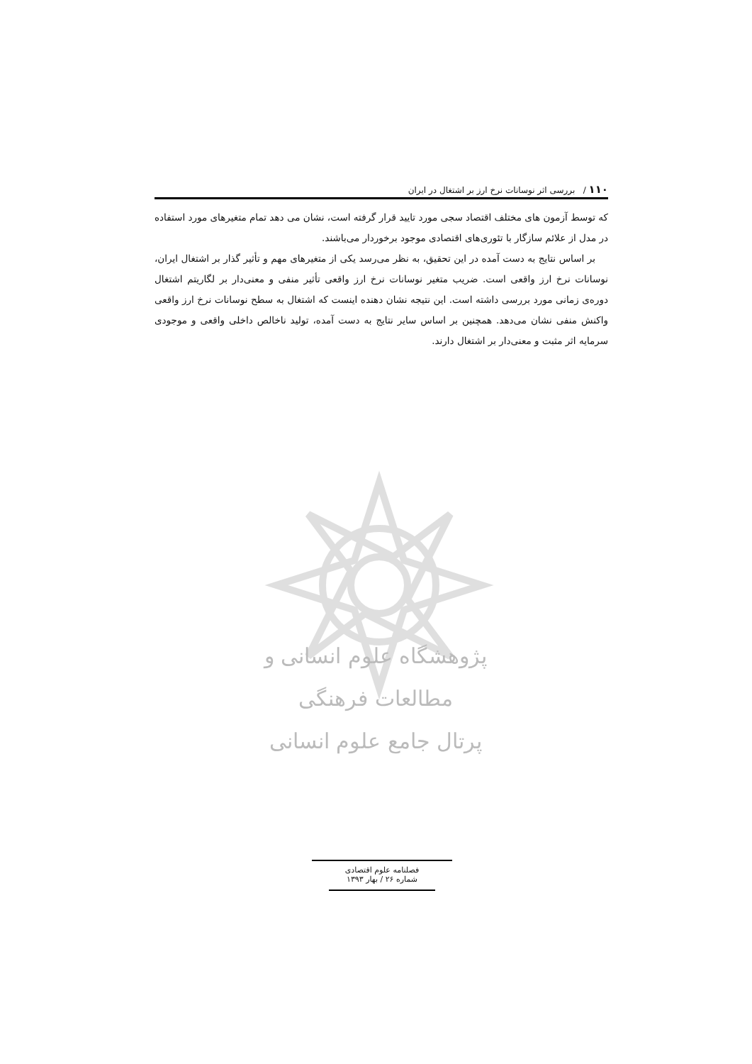۱۱۰ / بررسی اثر نوسانات نرخ ارز بر اشتغال در ایران
که توسط آزمون های مختلف اقتصاد سجی مورد تایید قرار گرفته است، نشان می دهد تمام متغیرهای مورد استفاده در مدل از علائم سازگار با تئوری‌های اقتصادی موجود برخوردار می‌باشند.
بر اساس نتایج به دست آمده در این تحقیق، به نظر می‌رسد یکی از متغیرهای مهم و تأثیر گذار بر اشتغال ایران، نوسانات نرخ ارز واقعی است. ضریب متغیر نوسانات نرخ ارز واقعی تأثیر منفی و معنی‌دار بر لگاریتم اشتغال دوره‌ی زمانی مورد بررسی داشته است. این نتیجه نشان دهنده اینست که اشتغال به سطح نوسانات نرخ ارز واقعی واکنش منفی نشان می‌دهد. همچنین بر اساس سایر نتایج به دست آمده، تولید ناخالص داخلی واقعی و موجودی سرمایه اثر مثبت و معنی‌دار بر اشتغال دارند.
پژوهشگاه علوم انسانی و مطالعات فرهنگی
پرتال جامع علوم انسانی
فصلنامه علوم اقتصادی
شماره ۲۶ / بهار ۱۳۹۳